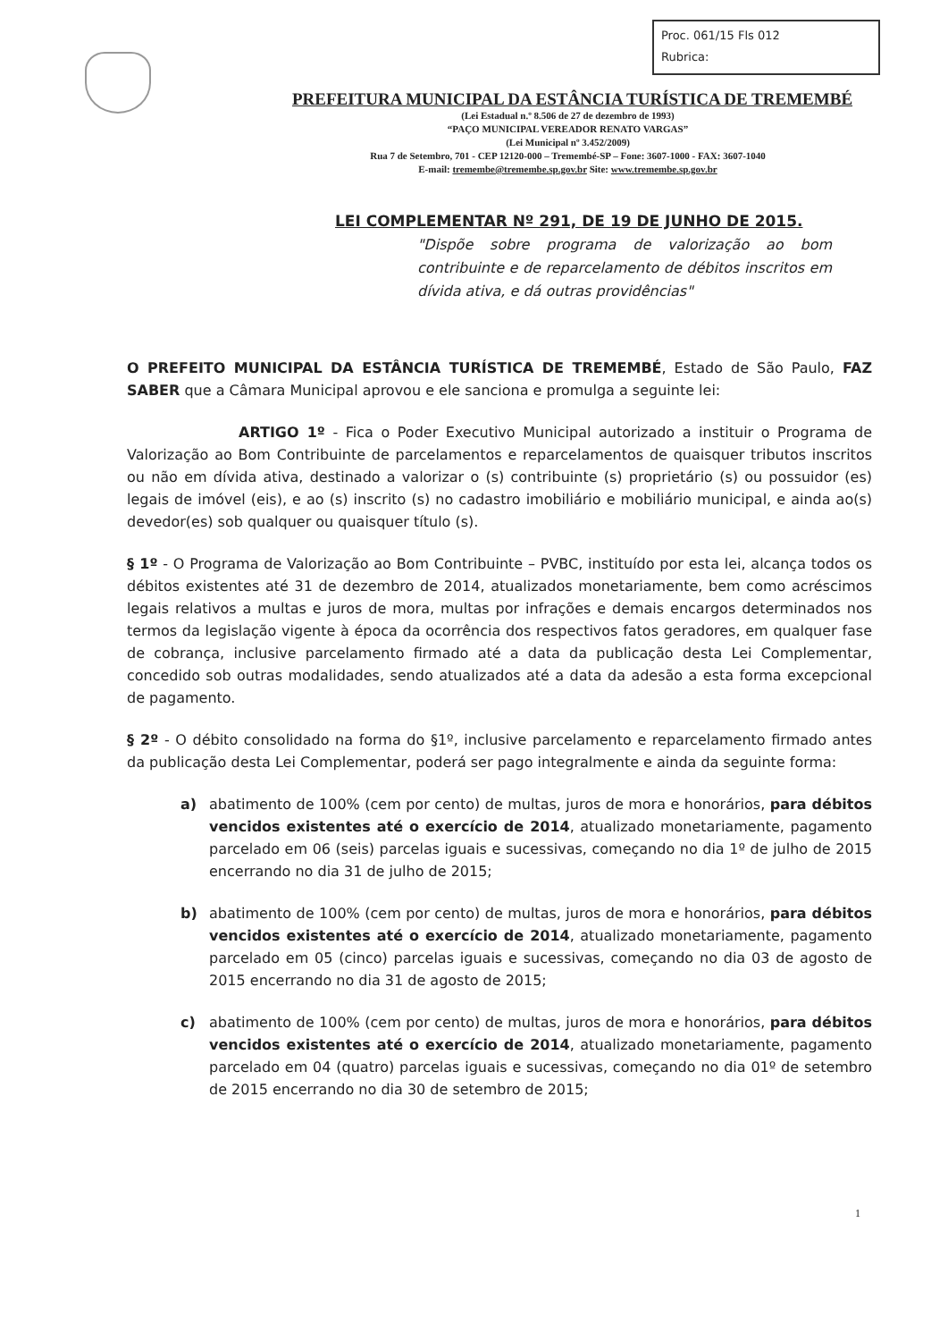Proc. 061/15 Fls 012
Rubrica:
PREFEITURA MUNICIPAL DA ESTÂNCIA TURÍSTICA DE TREMEMBÉ
(Lei Estadual n.º 8.506 de 27 de dezembro de 1993)
“PAÇO MUNICIPAL VEREADOR RENATO VARGAS”
(Lei Municipal nº 3.452/2009)
Rua 7 de Setembro, 701 - CEP 12120-000 – Tremembé-SP – Fone: 3607-1000 - FAX: 3607-1040
E-mail: tremembe@tremembe.sp.gov.br Site: www.tremembe.sp.gov.br
LEI COMPLEMENTAR Nº 291, DE 19 DE JUNHO DE 2015.
"Dispõe sobre programa de valorização ao bom contribuinte e de reparcelamento de débitos inscritos em dívida ativa, e dá outras providências"
O PREFEITO MUNICIPAL DA ESTÂNCIA TURÍSTICA DE TREMEMBÉ, Estado de São Paulo, FAZ SABER que a Câmara Municipal aprovou e ele sanciona e promulga a seguinte lei:
ARTIGO 1º - Fica o Poder Executivo Municipal autorizado a instituir o Programa de Valorização ao Bom Contribuinte de parcelamentos e reparcelamentos de quaisquer tributos inscritos ou não em dívida ativa, destinado a valorizar o (s) contribuinte (s) proprietário (s) ou possuidor (es) legais de imóvel (eis), e ao (s) inscrito (s) no cadastro imobiliário e mobiliário municipal, e ainda ao(s) devedor(es) sob qualquer ou quaisquer título (s).
§ 1º - O Programa de Valorização ao Bom Contribuinte – PVBC, instituído por esta lei, alcança todos os débitos existentes até 31 de dezembro de 2014, atualizados monetariamente, bem como acréscimos legais relativos a multas e juros de mora, multas por infrações e demais encargos determinados nos termos da legislação vigente à época da ocorrência dos respectivos fatos geradores, em qualquer fase de cobrança, inclusive parcelamento firmado até a data da publicação desta Lei Complementar, concedido sob outras modalidades, sendo atualizados até a data da adesão a esta forma excepcional de pagamento.
§ 2º - O débito consolidado na forma do §1º, inclusive parcelamento e reparcelamento firmado antes da publicação desta Lei Complementar, poderá ser pago integralmente e ainda da seguinte forma:
a) abatimento de 100% (cem por cento) de multas, juros de mora e honorários, para débitos vencidos existentes até o exercício de 2014, atualizado monetariamente, pagamento parcelado em 06 (seis) parcelas iguais e sucessivas, começando no dia 1º de julho de 2015 encerrando no dia 31 de julho de 2015;
b) abatimento de 100% (cem por cento) de multas, juros de mora e honorários, para débitos vencidos existentes até o exercício de 2014, atualizado monetariamente, pagamento parcelado em 05 (cinco) parcelas iguais e sucessivas, começando no dia 03 de agosto de 2015 encerrando no dia 31 de agosto de 2015;
c) abatimento de 100% (cem por cento) de multas, juros de mora e honorários, para débitos vencidos existentes até o exercício de 2014, atualizado monetariamente, pagamento parcelado em 04 (quatro) parcelas iguais e sucessivas, começando no dia 01º de setembro de 2015 encerrando no dia 30 de setembro de 2015;
1